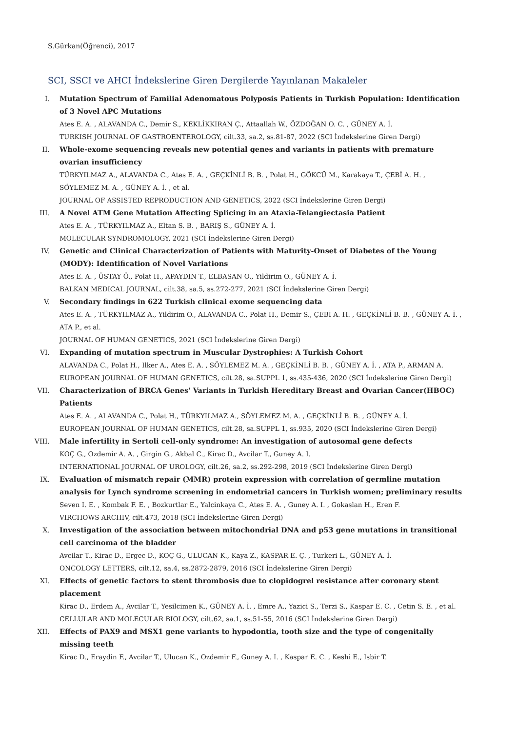S.Gürkan(Öğrenci), 2017
SCI, SSCI ve AHCI İndekslerine Giren Dergilerde Yayınlanan Makaleler
I. Mutation Spectrum of Familial Adenomatous Polyposis Patients in Turkish Population: Identification of 3 Novel APC Mutations
Ates E. A. , ALAVANDA C., Demir S., KEKLİKKIRAN Ç., Attaallah W., ÖZDOĞAN O. C. , GÜNEY A. İ.
TURKISH JOURNAL OF GASTROENTEROLOGY, cilt.33, sa.2, ss.81-87, 2022 (SCI İndekslerine Giren Dergi)
II. Whole-exome sequencing reveals new potential genes and variants in patients with premature ovarian insufficiency
TÜRKYILMAZ A., ALAVANDA C., Ates E. A. , GEÇKİNLİ B. B. , Polat H., GÖKCÜ M., Karakaya T., ÇEBİ A. H. , SÖYLEMEZ M. A. , GÜNEY A. İ. , et al.
JOURNAL OF ASSISTED REPRODUCTION AND GENETICS, 2022 (SCI İndekslerine Giren Dergi)
III. A Novel ATM Gene Mutation Affecting Splicing in an Ataxia-Telangiectasia Patient
Ates E. A. , TÜRKYILMAZ A., Eltan S. B. , BARIŞ S., GÜNEY A. İ.
MOLECULAR SYNDROMOLOGY, 2021 (SCI İndekslerine Giren Dergi)
IV. Genetic and Clinical Characterization of Patients with Maturity-Onset of Diabetes of the Young (MODY): Identification of Novel Variations
Ates E. A. , ÜSTAY Ö., Polat H., APAYDIN T., ELBASAN O., Yildirim O., GÜNEY A. İ.
BALKAN MEDICAL JOURNAL, cilt.38, sa.5, ss.272-277, 2021 (SCI İndekslerine Giren Dergi)
V. Secondary findings in 622 Turkish clinical exome sequencing data
Ates E. A. , TÜRKYILMAZ A., Yildirim O., ALAVANDA C., Polat H., Demir S., ÇEBİ A. H. , GEÇKİNLİ B. B. , GÜNEY A. İ. , ATA P., et al.
JOURNAL OF HUMAN GENETICS, 2021 (SCI İndekslerine Giren Dergi)
VI. Expanding of mutation spectrum in Muscular Dystrophies: A Turkish Cohort
ALAVANDA C., Polat H., Ilker A., Ates E. A. , SÖYLEMEZ M. A. , GEÇKİNLİ B. B. , GÜNEY A. İ. , ATA P., ARMAN A.
EUROPEAN JOURNAL OF HUMAN GENETICS, cilt.28, sa.SUPPL 1, ss.435-436, 2020 (SCI İndekslerine Giren Dergi)
VII. Characterization of BRCA Genes' Variants in Turkish Hereditary Breast and Ovarian Cancer(HBOC) Patients
Ates E. A. , ALAVANDA C., Polat H., TÜRKYILMAZ A., SÖYLEMEZ M. A. , GEÇKİNLİ B. B. , GÜNEY A. İ.
EUROPEAN JOURNAL OF HUMAN GENETICS, cilt.28, sa.SUPPL 1, ss.935, 2020 (SCI İndekslerine Giren Dergi)
VIII. Male infertility in Sertoli cell-only syndrome: An investigation of autosomal gene defects
KOÇ G., Ozdemir A. A. , Girgin G., Akbal C., Kirac D., Avcilar T., Guney A. I.
INTERNATIONAL JOURNAL OF UROLOGY, cilt.26, sa.2, ss.292-298, 2019 (SCI İndekslerine Giren Dergi)
IX. Evaluation of mismatch repair (MMR) protein expression with correlation of germline mutation analysis for Lynch syndrome screening in endometrial cancers in Turkish women; preliminary results
Seven I. E. , Kombak F. E. , Bozkurtlar E., Yalcinkaya C., Ates E. A. , Guney A. I. , Gokaslan H., Eren F.
VIRCHOWS ARCHIV, cilt.473, 2018 (SCI İndekslerine Giren Dergi)
X. Investigation of the association between mitochondrial DNA and p53 gene mutations in transitional cell carcinoma of the bladder
Avcilar T., Kirac D., Ergec D., KOÇ G., ULUCAN K., Kaya Z., KASPAR E. Ç. , Turkeri L., GÜNEY A. İ.
ONCOLOGY LETTERS, cilt.12, sa.4, ss.2872-2879, 2016 (SCI İndekslerine Giren Dergi)
XI. Effects of genetic factors to stent thrombosis due to clopidogrel resistance after coronary stent placement
Kirac D., Erdem A., Avcilar T., Yesilcimen K., GÜNEY A. İ. , Emre A., Yazici S., Terzi S., Kaspar E. C. , Cetin S. E. , et al.
CELLULAR AND MOLECULAR BIOLOGY, cilt.62, sa.1, ss.51-55, 2016 (SCI İndekslerine Giren Dergi)
XII. Effects of PAX9 and MSX1 gene variants to hypodontia, tooth size and the type of congenitally missing teeth
Kirac D., Eraydin F., Avcilar T., Ulucan K., Ozdemir F., Guney A. I. , Kaspar E. C. , Keshi E., Isbir T.